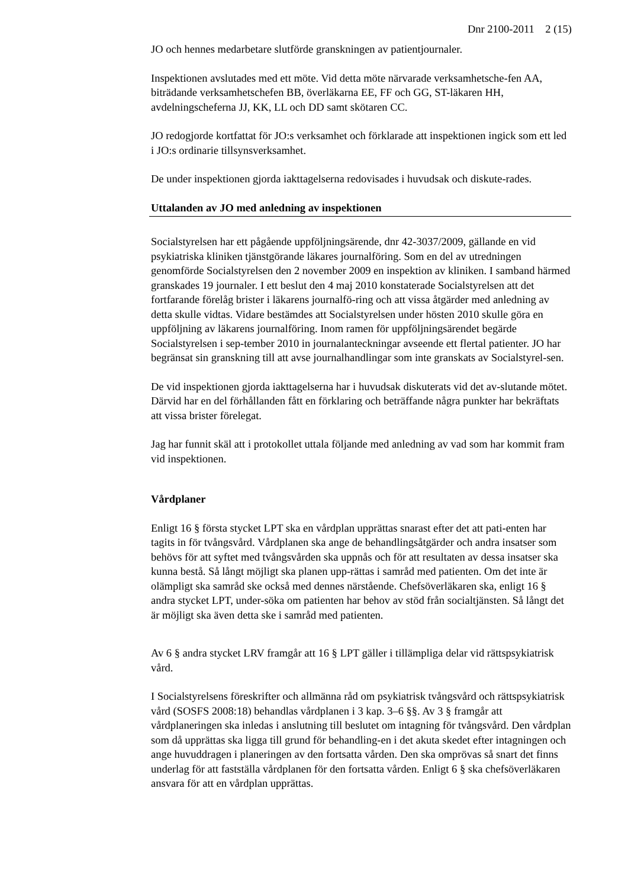Dnr 2100-2011 2 (15)
JO och hennes medarbetare slutförde granskningen av patientjournaler.
Inspektionen avslutades med ett möte. Vid detta möte närvarade verksamhetsche-fen AA, biträdande verksamhetschefen BB, överläkarna EE, FF och GG, ST-läkaren HH, avdelningscheferna JJ, KK, LL och DD samt skötaren CC.
JO redogjorde kortfattat för JO:s verksamhet och förklarade att inspektionen ingick som ett led i JO:s ordinarie tillsynsverksamhet.
De under inspektionen gjorda iakttagelserna redovisades i huvudsak och diskute-rades.
Uttalanden av JO med anledning av inspektionen
Socialstyrelsen har ett pågående uppföljningsärende, dnr 42-3037/2009, gällande en vid psykiatriska kliniken tjänstgörande läkares journalföring. Som en del av utredningen genomförde Socialstyrelsen den 2 november 2009 en inspektion av kliniken. I samband härmed granskades 19 journaler. I ett beslut den 4 maj 2010 konstaterade Socialstyrelsen att det fortfarande förelåg brister i läkarens journalfö-ring och att vissa åtgärder med anledning av detta skulle vidtas. Vidare bestämdes att Socialstyrelsen under hösten 2010 skulle göra en uppföljning av läkarens journalföring. Inom ramen för uppföljningsärendet begärde Socialstyrelsen i sep-tember 2010 in journalanteckningar avseende ett flertal patienter. JO har begränsat sin granskning till att avse journalhandlingar som inte granskats av Socialstyrel-sen.
De vid inspektionen gjorda iakttagelserna har i huvudsak diskuterats vid det av-slutande mötet. Därvid har en del förhållanden fått en förklaring och beträffande några punkter har bekräftats att vissa brister förelegat.
Jag har funnit skäl att i protokollet uttala följande med anledning av vad som har kommit fram vid inspektionen.
Vårdplaner
Enligt 16 § första stycket LPT ska en vårdplan upprättas snarast efter det att pati-enten har tagits in för tvångsvård. Vårdplanen ska ange de behandlingsåtgärder och andra insatser som behövs för att syftet med tvångsvården ska uppnås och för att resultaten av dessa insatser ska kunna bestå. Så långt möjligt ska planen upp-rättas i samråd med patienten. Om det inte är olämpligt ska samråd ske också med dennes närstående. Chefsöverläkaren ska, enligt 16 § andra stycket LPT, under-söka om patienten har behov av stöd från socialtjänsten. Så långt det är möjligt ska även detta ske i samråd med patienten.
Av 6 § andra stycket LRV framgår att 16 § LPT gäller i tillämpliga delar vid rättspsykiatrisk vård.
I Socialstyrelsens föreskrifter och allmänna råd om psykiatrisk tvångsvård och rättspsykiatrisk vård (SOSFS 2008:18) behandlas vårdplanen i 3 kap. 3–6 §§. Av 3 § framgår att vårdplaneringen ska inledas i anslutning till beslutet om intagning för tvångsvård. Den vårdplan som då upprättas ska ligga till grund för behandling-en i det akuta skedet efter intagningen och ange huvuddragen i planeringen av den fortsatta vården. Den ska omprövas så snart det finns underlag för att fastställa vårdplanen för den fortsatta vården. Enligt 6 § ska chefsöverläkaren ansvara för att en vårdplan upprättas.